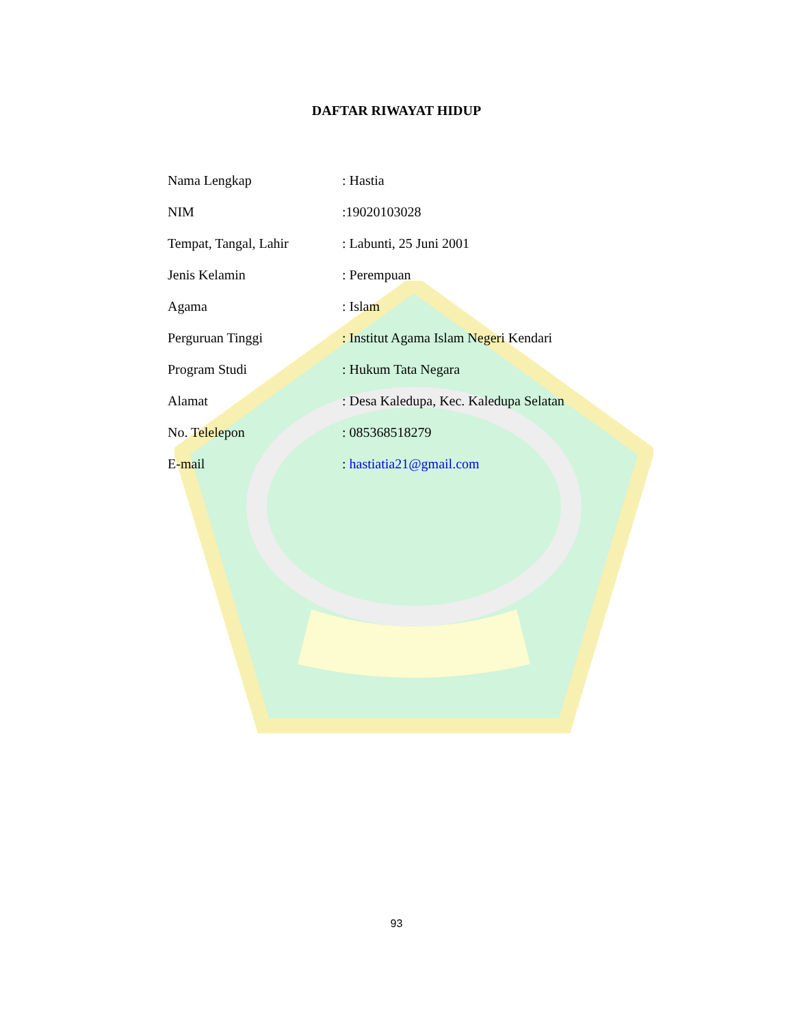DAFTAR RIWAYAT HIDUP
| Nama Lengkap | : Hastia |
| NIM | :19020103028 |
| Tempat, Tangal, Lahir | : Labunti, 25 Juni 2001 |
| Jenis Kelamin | : Perempuan |
| Agama | : Islam |
| Perguruan Tinggi | : Institut Agama Islam Negeri Kendari |
| Program Studi | : Hukum Tata Negara |
| Alamat | : Desa Kaledupa, Kec. Kaledupa Selatan |
| No. Telelepon | : 085368518279 |
| E-mail | : hastiatia21@gmail.com |
93